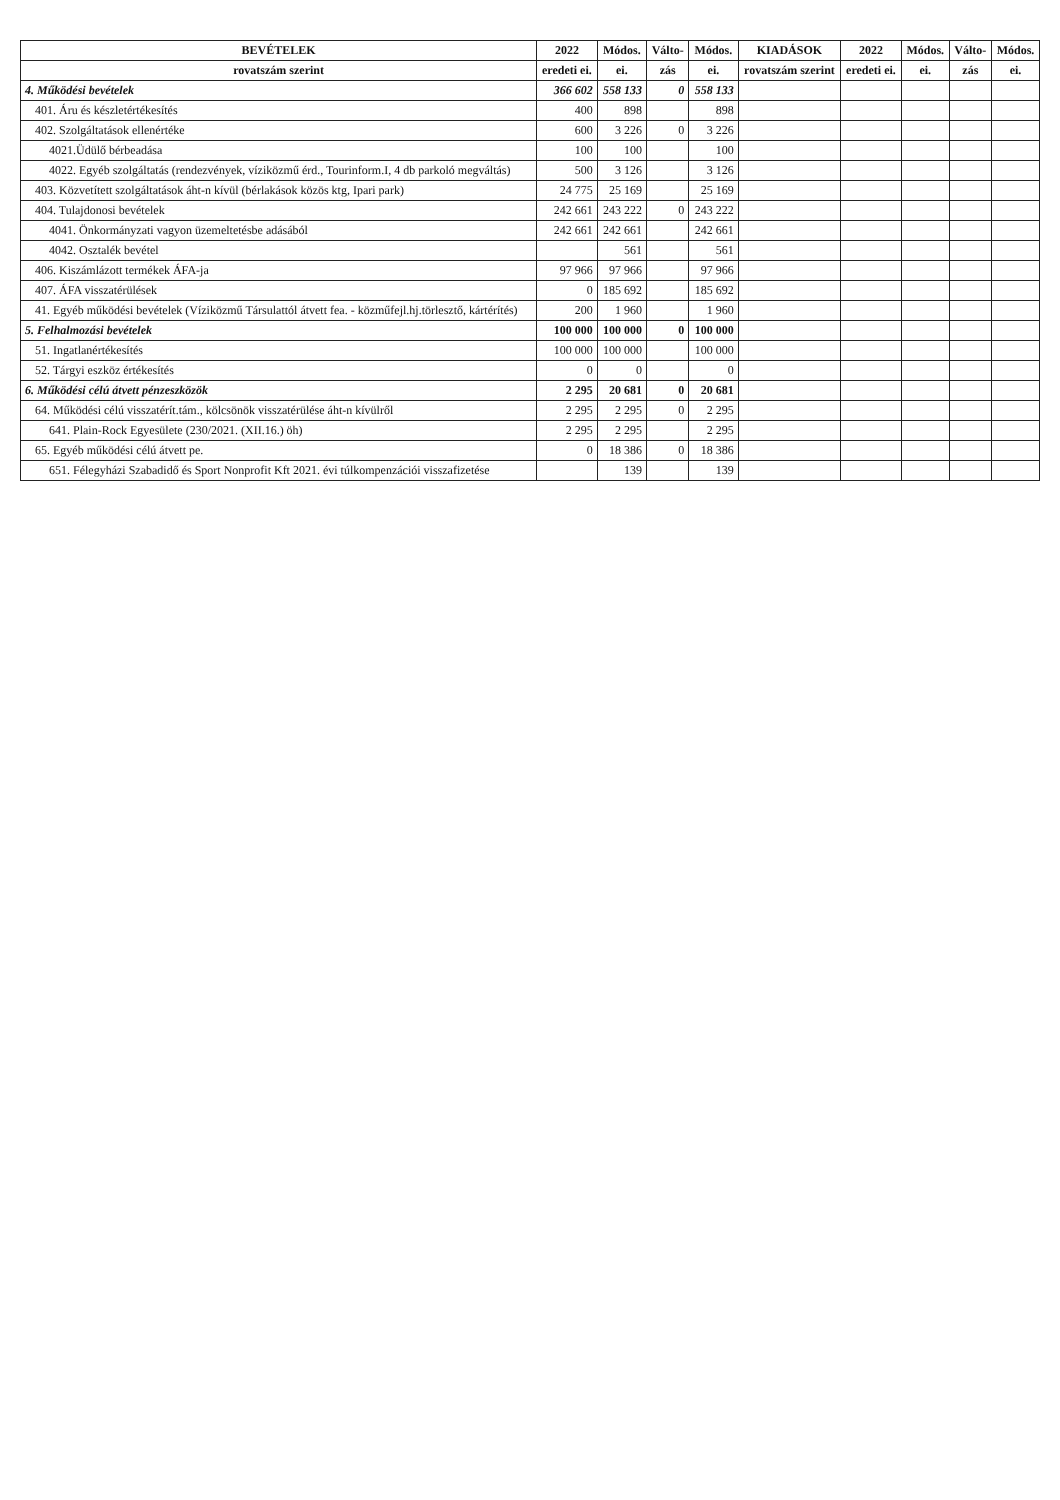| BEVÉTELEK | 2022 | Módos. | Válto- | Módos. | KIADÁSOK | 2022 | Módos. | Válto- | Módos. |
| --- | --- | --- | --- | --- | --- | --- | --- | --- | --- |
| rovatszám szerint | eredeti ei. | ei. | zás | ei. | rovatszám szerint | eredeti ei. | ei. | zás | ei. |
| 4. Működési bevételek | 366 602 | 558 133 | 0 | 558 133 | | | | | |
| 401. Áru és készletértékesítés | 400 | 898 | | 898 | | | | | |
| 402. Szolgáltatások ellenértéke | 600 | 3 226 | 0 | 3 226 | | | | | |
| 4021.Üdülő bérbeadása | 100 | 100 | | 100 | | | | | |
| 4022. Egyéb szolgáltatás (rendezvények, víziközmű érd., Tourinform.I, 4 db parkoló megváltás) | 500 | 3 126 | | 3 126 | | | | | |
| 403. Közvetített szolgáltatások áht-n kívül (bérlakások közös ktg, Ipari park) | 24 775 | 25 169 | | 25 169 | | | | | |
| 404. Tulajdonosi bevételek | 242 661 | 243 222 | 0 | 243 222 | | | | | |
| 4041. Önkormányzati vagyon üzemeltetésbe adásából | 242 661 | 242 661 | | 242 661 | | | | | |
| 4042. Osztalék bevétel | | 561 | | 561 | | | | | |
| 406. Kiszámlázott termékek ÁFA-ja | 97 966 | 97 966 | | 97 966 | | | | | |
| 407. ÁFA visszatérülések | 0 | 185 692 | | 185 692 | | | | | |
| 41. Egyéb működési bevételek (Víziközmű Társulattól átvett fea. - közműfejl.hj.törlesztő, kártérítés) | 200 | 1 960 | | 1 960 | | | | | |
| 5. Felhalmozási bevételek | 100 000 | 100 000 | 0 | 100 000 | | | | | |
| 51. Ingatlanértékesítés | 100 000 | 100 000 | | 100 000 | | | | | |
| 52. Tárgyi eszköz értékesítés | 0 | 0 | | 0 | | | | | |
| 6. Működési célú átvett pénzeszközök | 2 295 | 20 681 | 0 | 20 681 | | | | | |
| 64. Működési célú visszatérít.tám., kölcsönök visszatérülése áht-n kívülről | 2 295 | 2 295 | 0 | 2 295 | | | | | |
| 641. Plain-Rock Egyesülete (230/2021. (XII.16.) öh) | 2 295 | 2 295 | | 2 295 | | | | | |
| 65. Egyéb működési célú átvett pe. | 0 | 18 386 | 0 | 18 386 | | | | | |
| 651. Félegyházi Szabadidő és Sport Nonprofit Kft 2021. évi túlkompenzációi visszafizetése | | 139 | | 139 | | | | | |